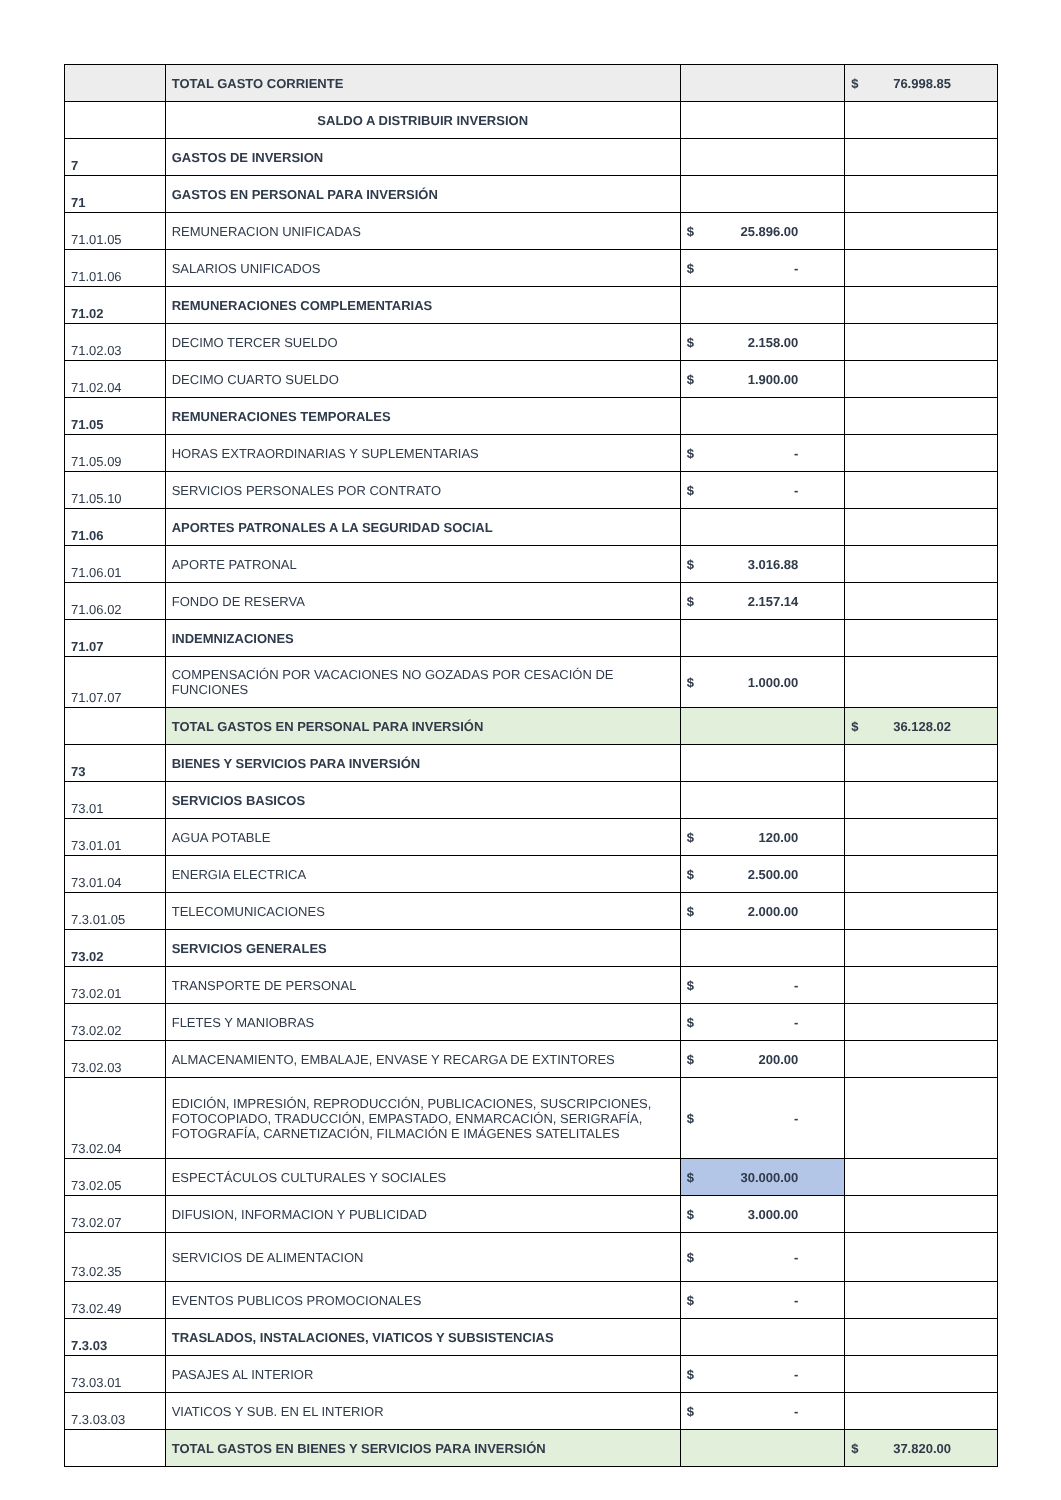| | TOTAL GASTO CORRIENTE | | $ 76.998.85 |
| | SALDO A DISTRIBUIR INVERSION | | |
| 7 | GASTOS DE INVERSION | | |
| 71 | GASTOS EN PERSONAL PARA INVERSIÓN | | |
| 71.01.05 | REMUNERACION UNIFICADAS | $ 25.896.00 | |
| 71.01.06 | SALARIOS UNIFICADOS | $ - | |
| 71.02 | REMUNERACIONES COMPLEMENTARIAS | | |
| 71.02.03 | DECIMO TERCER SUELDO | $ 2.158.00 | |
| 71.02.04 | DECIMO CUARTO SUELDO | $ 1.900.00 | |
| 71.05 | REMUNERACIONES TEMPORALES | | |
| 71.05.09 | HORAS EXTRAORDINARIAS Y SUPLEMENTARIAS | $ - | |
| 71.05.10 | SERVICIOS PERSONALES POR CONTRATO | $ - | |
| 71.06 | APORTES PATRONALES A LA SEGURIDAD SOCIAL | | |
| 71.06.01 | APORTE PATRONAL | $ 3.016.88 | |
| 71.06.02 | FONDO DE RESERVA | $ 2.157.14 | |
| 71.07 | INDEMNIZACIONES | | |
| 71.07.07 | COMPENSACIÓN POR VACACIONES NO GOZADAS POR CESACIÓN DE FUNCIONES | $ 1.000.00 | |
| | TOTAL GASTOS EN PERSONAL PARA INVERSIÓN | | $ 36.128.02 |
| 73 | BIENES Y SERVICIOS PARA INVERSIÓN | | |
| 73.01 | SERVICIOS BASICOS | | |
| 73.01.01 | AGUA POTABLE | $ 120.00 | |
| 73.01.04 | ENERGIA ELECTRICA | $ 2.500.00 | |
| 7.3.01.05 | TELECOMUNICACIONES | $ 2.000.00 | |
| 73.02 | SERVICIOS GENERALES | | |
| 73.02.01 | TRANSPORTE DE PERSONAL | $ - | |
| 73.02.02 | FLETES Y MANIOBRAS | $ - | |
| 73.02.03 | ALMACENAMIENTO, EMBALAJE, ENVASE Y RECARGA DE EXTINTORES | $ 200.00 | |
| 73.02.04 | EDICIÓN, IMPRESIÓN, REPRODUCCIÓN, PUBLICACIONES, SUSCRIPCIONES, FOTOCOPIADO, TRADUCCIÓN, EMPASTADO, ENMARCACIÓN, SERIGRAFÍA, FOTOGRAFÍA, CARNETIZACIÓN, FILMACIÓN E IMÁGENES SATELITALES | $ - | |
| 73.02.05 | ESPECTÁCULOS CULTURALES Y SOCIALES | $ 30.000.00 | |
| 73.02.07 | DIFUSION, INFORMACION Y PUBLICIDAD | $ 3.000.00 | |
| 73.02.35 | SERVICIOS DE ALIMENTACION | $ - | |
| 73.02.49 | EVENTOS PUBLICOS PROMOCIONALES | $ - | |
| 7.3.03 | TRASLADOS, INSTALACIONES, VIATICOS Y SUBSISTENCIAS | | |
| 73.03.01 | PASAJES AL INTERIOR | $ - | |
| 7.3.03.03 | VIATICOS Y SUB. EN EL INTERIOR | $ - | |
| | TOTAL GASTOS EN BIENES Y SERVICIOS PARA INVERSIÓN | | $ 37.820.00 |